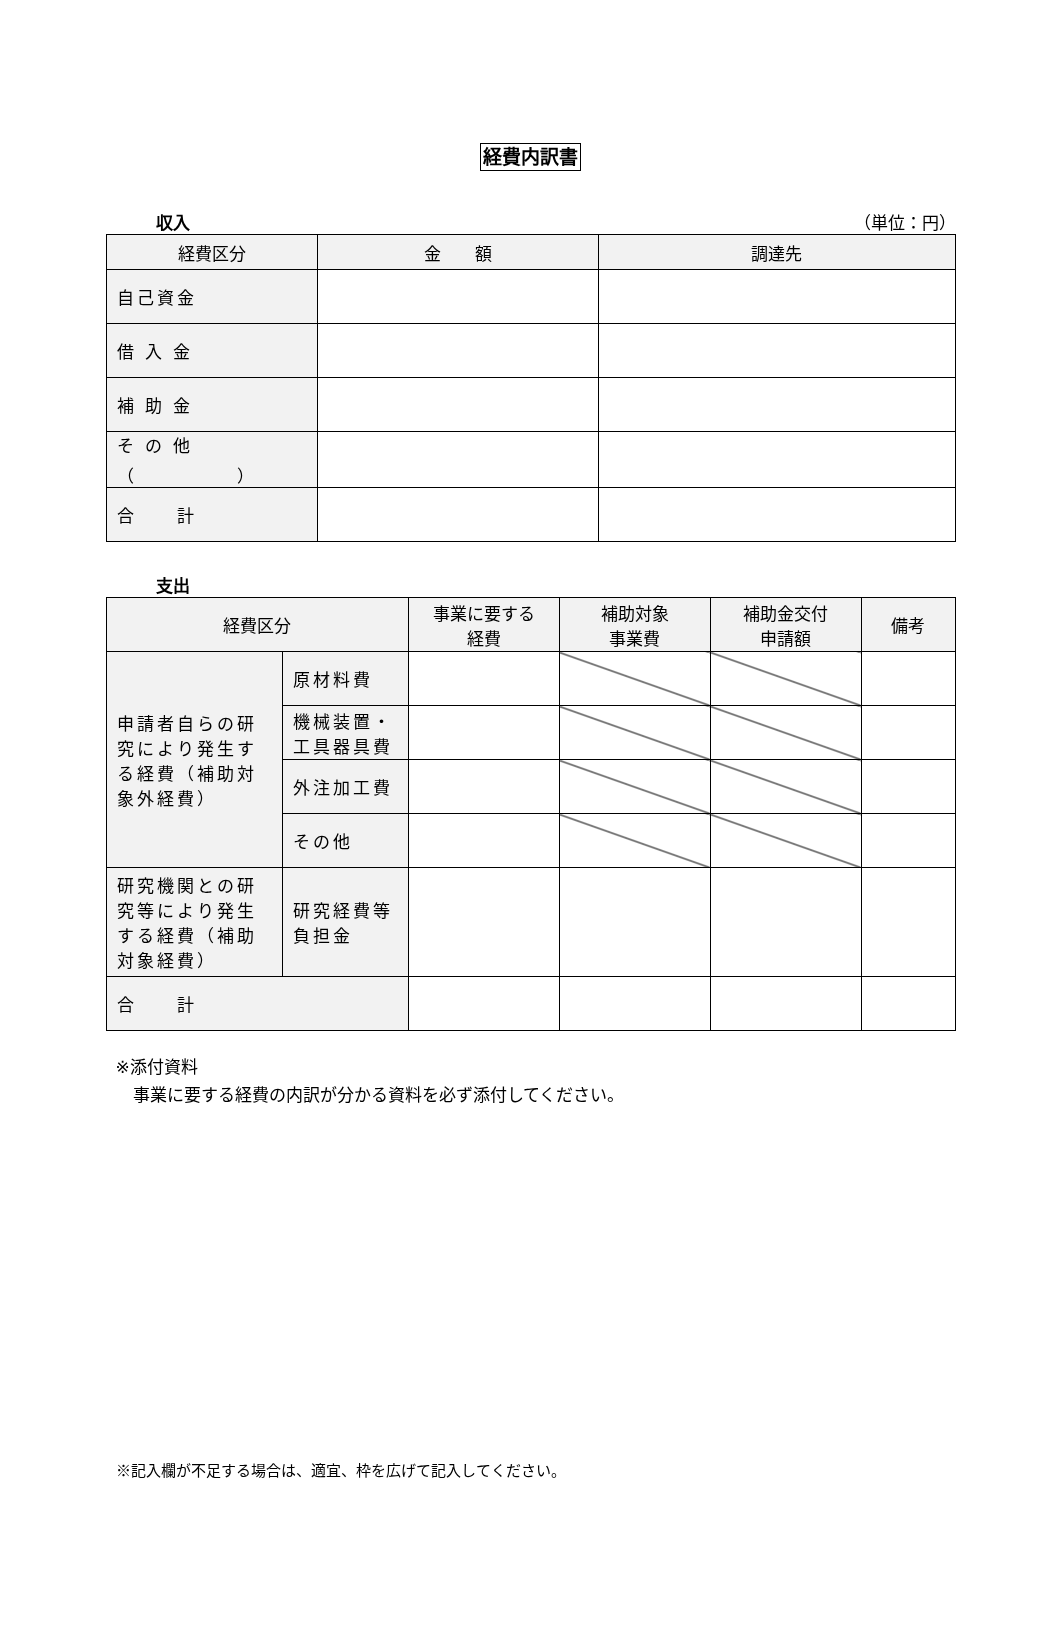経費内訳書
収入 （単位：円）
| 経費区分 | 金 額 | 調達先 |
| --- | --- | --- |
| 自己資金 | | |
| 借 入 金 | | |
| 補 助 金 | | |
| そ の 他 （ ） | | |
| 合 計 | | |
支出
| 経費区分 | | 事業に要する 経費 | 補助対象 事業費 | 補助金交付 申請額 | 備考 |
| --- | --- | --- | --- | --- | --- |
| 申請者自らの研究により発生する経費（補助対象外経費） | 原材料費 | | | | |
| | 機械装置・ 工具器具費 | | | | |
| | 外注加工費 | | | | |
| | その他 | | | | |
| 研究機関との研究等により発生する経費（補助対象経費） | 研究経費等負担金 | | | | |
| 合 計 | | | | | |
※添付資料
　事業に要する経費の内訳が分かる資料を必ず添付してください。
※記入欄が不足する場合は、適宜、枠を広げて記入してください。